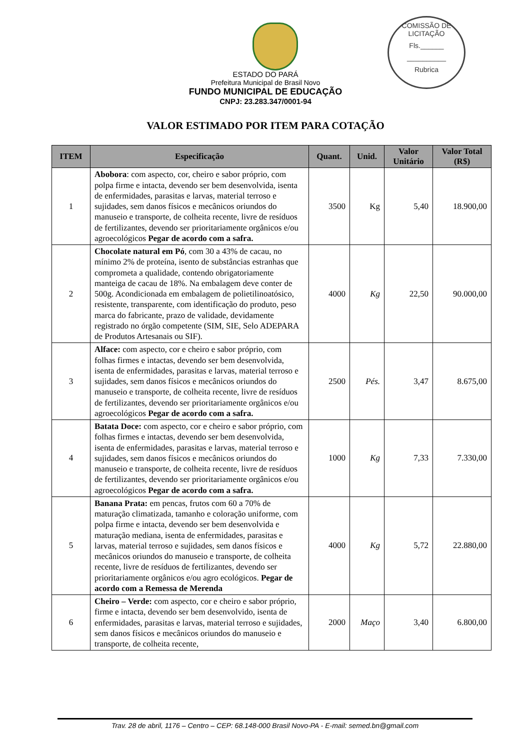COMISSÃO DE LICITAÇÃO
Fls.______
__________
Rubrica
ESTADO DO PARÁ
Prefeitura Municipal de Brasil Novo
FUNDO MUNICIPAL DE EDUCAÇÃO
CNPJ: 23.283.347/0001-94
VALOR ESTIMADO POR ITEM PARA COTAÇÃO
| ITEM | Especificação | Quant. | Unid. | Valor Unitário | Valor Total (R$) |
| --- | --- | --- | --- | --- | --- |
| 1 | Abobora : com aspecto, cor, cheiro e sabor próprio, com polpa firme e intacta, devendo ser bem desenvolvida, isenta de enfermidades, parasitas e larvas, material terroso e sujidades, sem danos físicos e mecânicos oriundos do manuseio e transporte, de colheita recente, livre de resíduos de fertilizantes, devendo ser prioritariamente orgânicos e/ou agroecológicos Pegar de acordo com a safra. | 3500 | Kg | 5,40 | 18.900,00 |
| 2 | Chocolate natural em Pó , com 30 a 43% de cacau, no mínimo 2% de proteína, isento de substâncias estranhas que comprometa a qualidade, contendo obrigatoriamente manteiga de cacau de 18%. Na embalagem deve conter de 500g. Acondicionada em embalagem de polietilinoatósico, resistente, transparente, com identificação do produto, peso marca do fabricante, prazo de validade, devidamente registrado no órgão competente (SIM, SIE, Selo ADEPARA de Produtos Artesanais ou SIF). | 4000 | Kg | 22,50 | 90.000,00 |
| 3 | Alface: com aspecto, cor e cheiro e sabor próprio, com folhas firmes e intactas, devendo ser bem desenvolvida, isenta de enfermidades, parasitas e larvas, material terroso e sujidades, sem danos físicos e mecânicos oriundos do manuseio e transporte, de colheita recente, livre de resíduos de fertilizantes, devendo ser prioritariamente orgânicos e/ou agroecológicos Pegar de acordo com a safra. | 2500 | Pés. | 3,47 | 8.675,00 |
| 4 | Batata Doce: com aspecto, cor e cheiro e sabor próprio, com folhas firmes e intactas, devendo ser bem desenvolvida, isenta de enfermidades, parasitas e larvas, material terroso e sujidades, sem danos físicos e mecânicos oriundos do manuseio e transporte, de colheita recente, livre de resíduos de fertilizantes, devendo ser prioritariamente orgânicos e/ou agroecológicos Pegar de acordo com a safra. | 1000 | Kg | 7,33 | 7.330,00 |
| 5 | Banana Prata: em pencas, frutos com 60 a 70% de maturação climatizada, tamanho e coloração uniforme, com polpa firme e intacta, devendo ser bem desenvolvida e maturação mediana, isenta de enfermidades, parasitas e larvas, material terroso e sujidades, sem danos físicos e mecânicos oriundos do manuseio e transporte, de colheita recente, livre de resíduos de fertilizantes, devendo ser prioritariamente orgânicos e/ou agro ecológicos. Pegar de acordo com a Remessa de Merenda | 4000 | Kg | 5,72 | 22.880,00 |
| 6 | Cheiro – Verde: com aspecto, cor e cheiro e sabor próprio, firme e intacta, devendo ser bem desenvolvido, isenta de enfermidades, parasitas e larvas, material terroso e sujidades, sem danos físicos e mecânicos oriundos do manuseio e transporte, de colheita recente, | 2000 | Maço | 3,40 | 6.800,00 |
Trav. 28 de abril, 1176 – Centro – CEP: 68.148-000 Brasil Novo-PA - E-mail: semed.bn@gmail.com